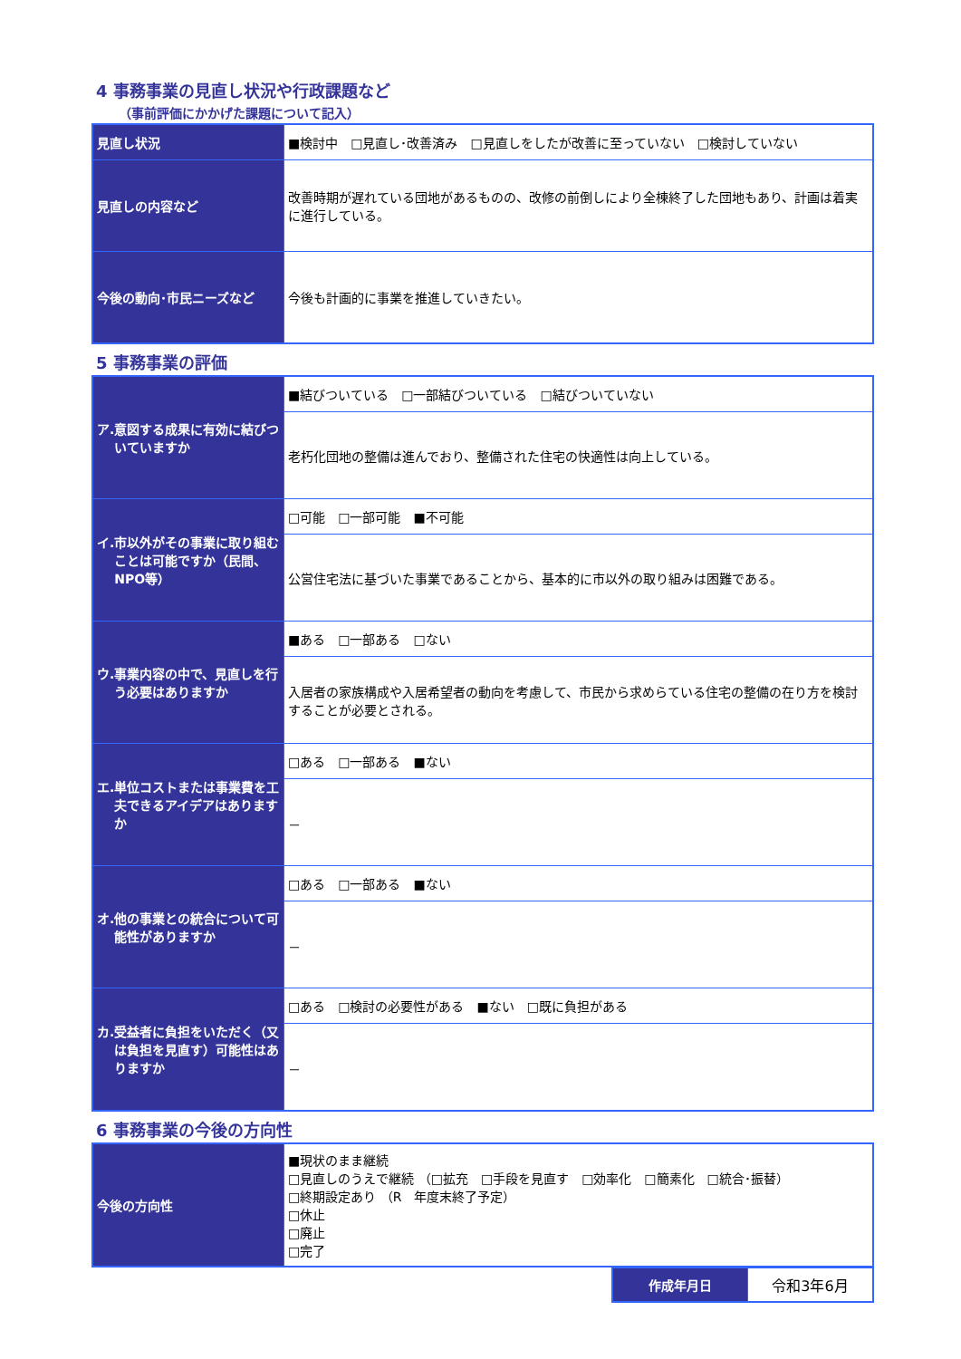4 事務事業の見直し状況や行政課題など
（事前評価にかかげた課題について記入）
| 見直し状況 | ■検討中 □見直し･改善済み □見直しをしたが改善に至っていない □検討していない |
| 見直しの内容など | 改善時期が遅れている団地があるものの、改修の前倒しにより全棟終了した団地もあり、計画は着実に進行している。 |
| 今後の動向･市民ニーズなど | 今後も計画的に事業を推進していきたい。 |
5 事務事業の評価
| ア. 意図する成果に有効に結びついていますか | ■結びついている □一部結びついている □結びついていない |
| | 老朽化団地の整備は進んでおり、整備された住宅の快適性は向上している。 |
| イ. 市以外がその事業に取り組むことは可能ですか（民間、NPO等） | □可能 □一部可能 ■不可能 |
| | 公営住宅法に基づいた事業であることから、基本的に市以外の取り組みは困難である。 |
| ウ. 事業内容の中で、見直しを行う必要はありますか | ■ある □一部ある □ない |
| | 入居者の家族構成や入居希望者の動向を考慮して、市民から求めらている住宅の整備の在り方を検討することが必要とされる。 |
| エ. 単位コストまたは事業費を工夫できるアイデアはありますか | □ある □一部ある ■ない |
| | － |
| オ. 他の事業との統合について可能性がありますか | □ある □一部ある ■ない |
| | － |
| カ. 受益者に負担をいただく（又は負担を見直す）可能性はありますか | □ある □検討の必要性がある ■ない □既に負担がある |
| | － |
6 事務事業の今後の方向性
| 今後の方向性 | ■現状のまま継続 □見直しのうえで継続 （□拡充 □手段を見直す □効率化 □簡素化 □統合･振替） □終期設定あり （R 年度末終了予定） □休止 □廃止 □完了 |
| 作成年月日 | 令和3年6月 |